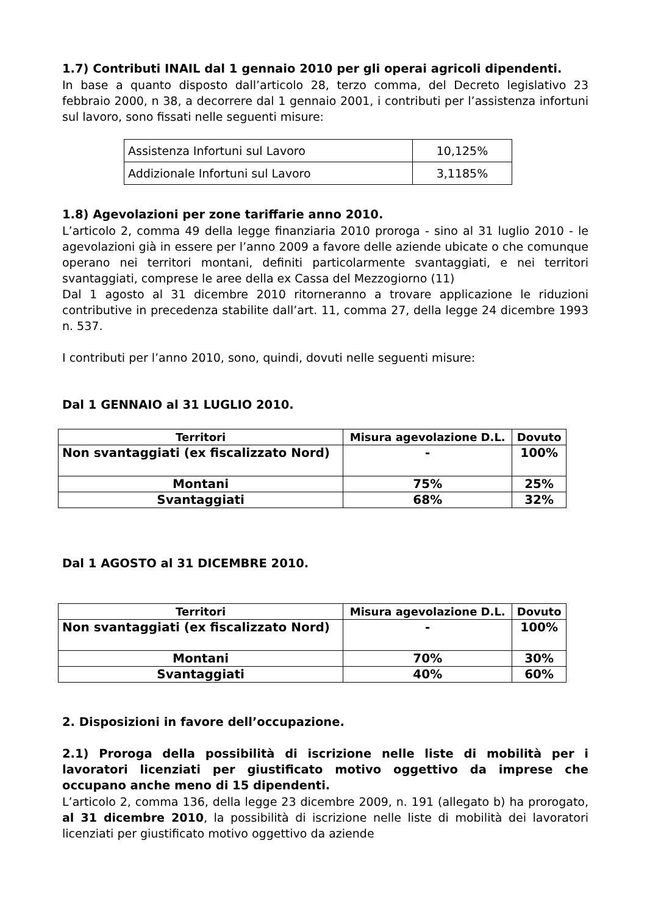1.7) Contributi INAIL dal 1 gennaio 2010 per gli operai agricoli dipendenti.
In base a quanto disposto dall’articolo 28, terzo comma, del Decreto legislativo 23 febbraio 2000, n 38, a decorrere dal 1 gennaio 2001, i contributi per l’assistenza infortuni sul lavoro, sono fissati nelle seguenti misure:
| Assistenza Infortuni sul Lavoro | 10,125% |
| Addizionale Infortuni sul Lavoro | 3,1185% |
1.8) Agevolazioni per zone tariffarie anno 2010.
L’articolo 2, comma 49 della legge finanziaria 2010 proroga - sino al 31 luglio 2010 - le agevolazioni già in essere per l’anno 2009 a favore delle aziende ubicate o che comunque operano nei territori montani, definiti particolarmente svantaggiati, e nei territori svantaggiati, comprese le aree della ex Cassa del Mezzogiorno (11)
Dal 1 agosto al 31 dicembre 2010 ritorneranno a trovare applicazione le riduzioni contributive in precedenza stabilite dall’art. 11, comma 27, della legge 24 dicembre 1993 n. 537.
I contributi per l’anno 2010, sono, quindi, dovuti nelle seguenti misure:
Dal 1 GENNAIO al 31 LUGLIO 2010.
| Territori | Misura agevolazione D.L. | Dovuto |
| --- | --- | --- |
| Non svantaggiati (ex fiscalizzato Nord) | - | 100% |
| Montani | 75% | 25% |
| Svantaggiati | 68% | 32% |
Dal 1 AGOSTO al 31 DICEMBRE 2010.
| Territori | Misura agevolazione D.L. | Dovuto |
| --- | --- | --- |
| Non svantaggiati (ex fiscalizzato Nord) | - | 100% |
| Montani | 70% | 30% |
| Svantaggiati | 40% | 60% |
2. Disposizioni in favore dell’occupazione.
2.1) Proroga della possibilità di iscrizione nelle liste di mobilità per i lavoratori licenziati per giustificato motivo oggettivo da imprese che occupano anche meno di 15 dipendenti.
L’articolo 2, comma 136, della legge 23 dicembre 2009, n. 191 (allegato b) ha prorogato, al 31 dicembre 2010, la possibilità di iscrizione nelle liste di mobilità dei lavoratori licenziati per giustificato motivo oggettivo da aziende